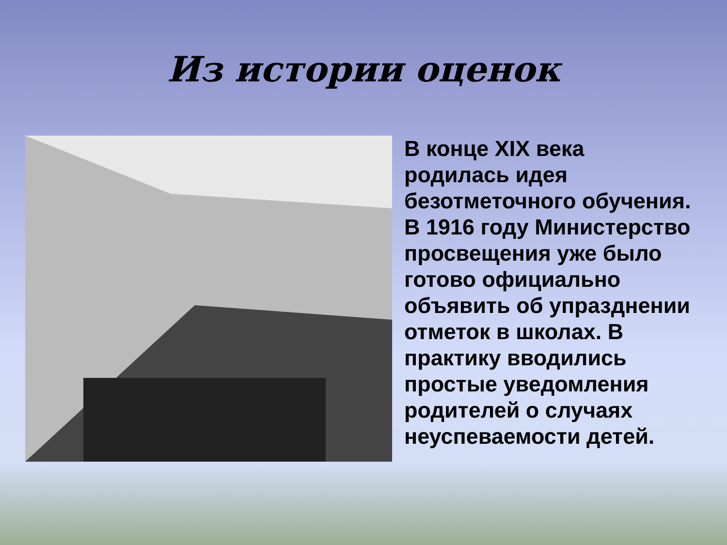Из истории оценок
В конце XIX века родилась идея безотметочного обучения. В 1916 году Министерство просвещения уже было готово официально объявить об упразднении отметок в школах. В практику вводились простые уведомления родителей о случаях неуспеваемости детей.